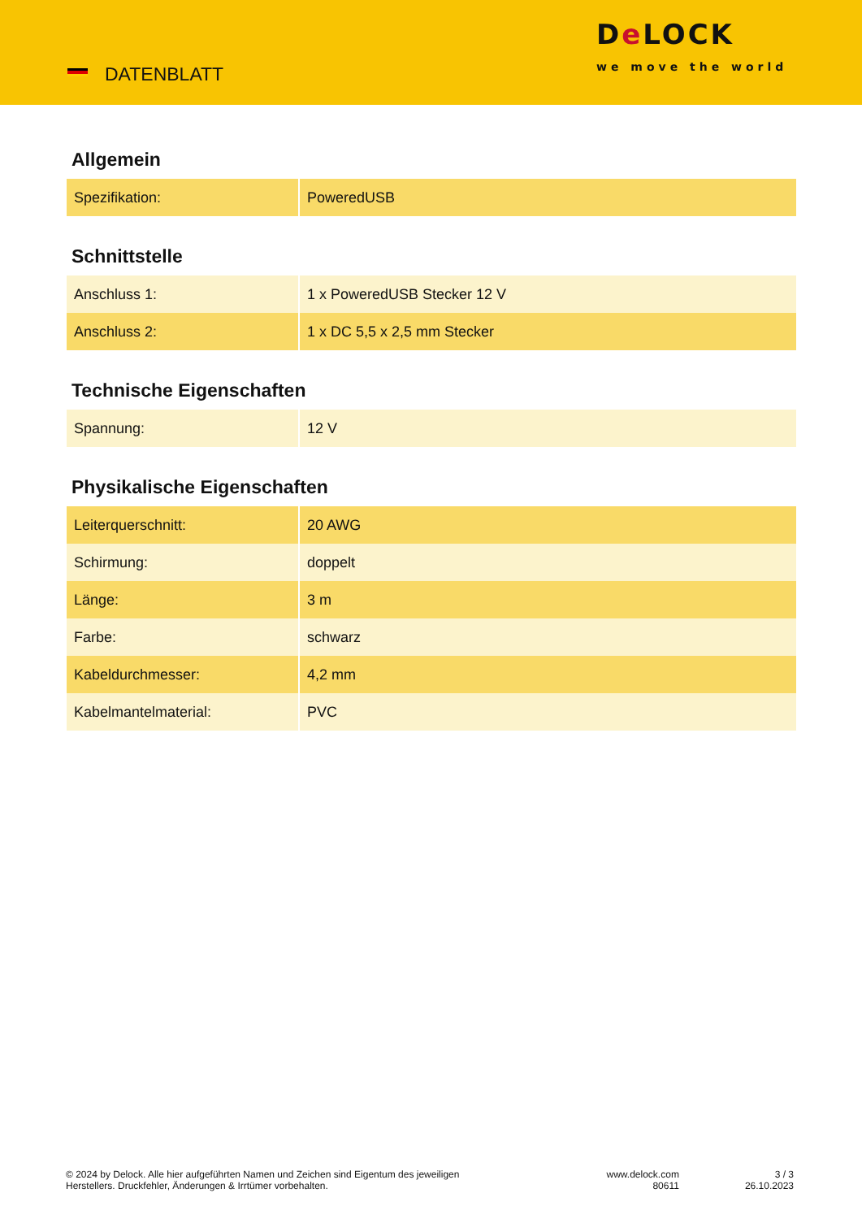DATENBLATT
De LOCK
we move the world
Allgemein
| Spezifikation: | PoweredUSB |
Schnittstelle
| Anschluss 1: | 1 x PoweredUSB Stecker 12 V |
| Anschluss 2: | 1 x DC 5,5 x 2,5 mm Stecker |
Technische Eigenschaften
| Spannung: | 12 V |
Physikalische Eigenschaften
| Leiterquerschnitt: | 20 AWG |
| Schirmung: | doppelt |
| Länge: | 3 m |
| Farbe: | schwarz |
| Kabeldurchmesser: | 4,2 mm |
| Kabelmantelmaterial: | PVC |
© 2024 by Delock. Alle hier aufgeführten Namen und Zeichen sind Eigentum des jeweiligen
Herstellers. Druckfehler, Änderungen & Irrtümer vorbehalten.
www.delock.com
80611
3 / 3
26.10.2023